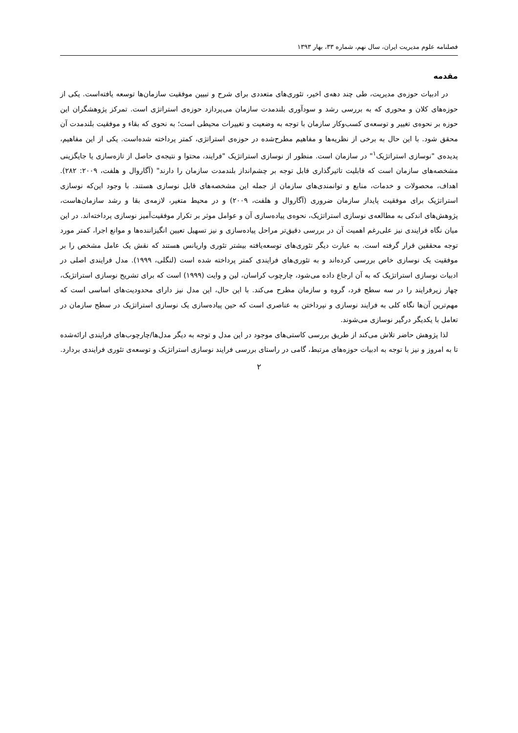فصلنامه علوم مدیریت ایران، سال نهم، شماره ۳۳، بهار ۱۳۹۳
مقدمه
در ادبیات حوزه‌ی مدیریت، طی چند دهه‌ی اخیر، تئوری‌های متعددی برای شرح و تبیین موفقیت سازمان‌ها توسعه یافته‌است. یکی از حوزه‌های کلان و محوری که به بررسی رشد و سودآوری بلندمدت سازمان می‌پردازد حوزه‌ی استراتژی است. تمرکز پژوهشگران این حوزه بر نحوه‌ی تغییر و توسعه‌ی کسب‌وکار سازمان با توجه به وضعیت و تغییرات محیطی است؛ به نحوی که بقاء و موفقیت بلندمدت آن محقق شود. با این حال به برخی از نظریه‌ها و مفاهیم مطرح‌شده در حوزه‌ی استراتژی، کمتر پرداخته شده‌است. یکی از این مفاهیم، پدیده‌ی "نوسازی استراتژیک<sup>۱</sup>" در سازمان است. منظور از نوسازی استراتژیک "فرایند، محتوا و نتیجه‌ی حاصل از تازه‌سازی یا جایگزینی مشخصه‌های سازمان است که قابلیت تاثیرگذاری قابل توجه بر چشم‌انداز بلندمدت سازمان را دارند" (آگاروال و هلفت، ۲۰۰۹: ۲۸۲). اهداف، محصولات و خدمات، منابع و توانمندی‌های سازمان از جمله این مشخصه‌های قابل نوسازی هستند. با وجود این‌که نوسازی استراتژیک برای موفقیت پایدار سازمان ضروری (آگاروال و هلفت، ۲۰۰۹) و در محیط متغیر، لازمه‌ی بقا و رشد سازمان‌هاست، پژوهش‌های اندکی به مطالعه‌ی نوسازی استراتژیک، نحوه‌ی پیاده‌سازی آن و عوامل موثر بر تکرار موفقیت‌آمیز نوسازی پرداخته‌اند. در این میان نگاه فرایندی نیز علی‌رغم اهمیت آن در بررسی دقیق‌تر مراحل پیاده‌سازی و نیز تسهیل تعیین انگیزاننده‌ها و موانع اجرا، کمتر مورد توجه محققین قرار گرفته است. به عبارت دیگر تئوری‌های توسعه‌یافته بیشتر تئوری واریانس هستند که نقش یک عامل مشخص را بر موفقیت یک نوسازی خاص بررسی کرده‌اند و به تئوری‌های فرایندی کمتر پرداخته شده است (لنگلی، ۱۹۹۹). مدل فرایندی اصلی در ادبیات نوسازی استراتژیک که به آن ارجاع داده می‌شود، چارچوب کراسان، لین و وایت (۱۹۹۹) است که برای تشریح نوسازی استراتژیک، چهار زیرفرایند را در سه سطح فرد، گروه و سازمان مطرح می‌کند. با این حال، این مدل نیز دارای محدودیت‌های اساسی است که مهم‌ترین آن‌ها نگاه کلی به فرایند نوسازی و نپرداختن به عناصری است که حین پیاده‌سازی یک نوسازی استراتژیک در سطح سازمان در تعامل با یکدیگر درگیر نوسازی می‌شوند.
لذا پژوهش حاضر تلاش می‌کند از طریق بررسی کاستی‌های موجود در این مدل و توجه به دیگر مدل‌ها/چارچوب‌های فرایندی ارائه‌شده تا به امروز و نیز با توجه به ادبیات حوزه‌های مرتبط، گامی در راستای بررسی فرایند نوسازی استراتژیک و توسعه‌ی تئوری فرایندی بردارد.
۲